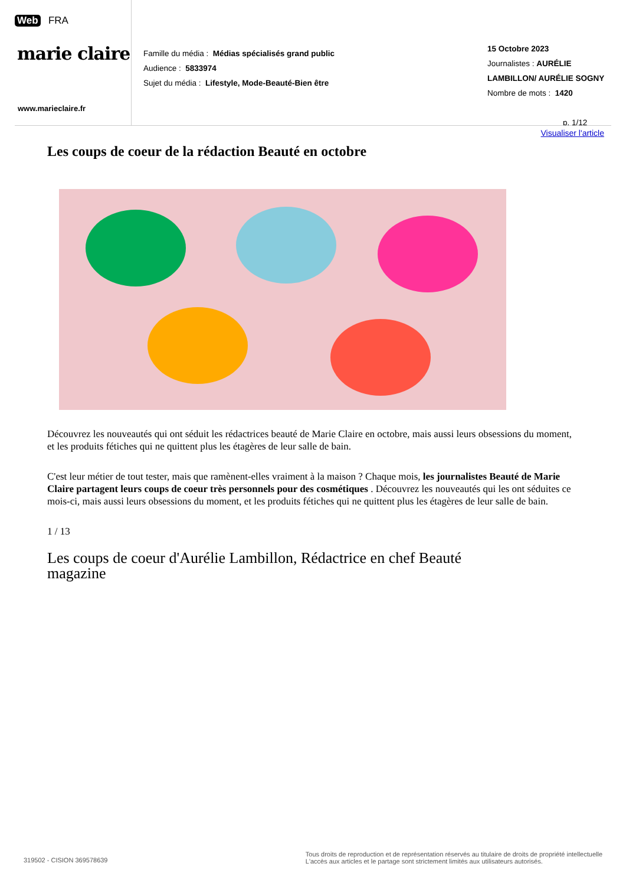Web FRA
marie claire
www.marieclaire.fr
Famille du média : Médias spécialisés grand public
Audience : 5833974
Sujet du média : Lifestyle, Mode-Beauté-Bien être
15 Octobre 2023
Journalistes : AURÉLIE
LAMBILLON/ AURÉLIE SOGNY
Nombre de mots : 1420
p. 1/12
Visualiser l'article
Les coups de coeur de la rédaction Beauté en octobre
Découvrez les nouveautés qui ont séduit les rédactrices beauté de Marie Claire en octobre, mais aussi leurs obsessions du moment, et les produits fétiches qui ne quittent plus les étagères de leur salle de bain.
C'est leur métier de tout tester, mais que ramènent-elles vraiment à la maison ? Chaque mois, les journalistes Beauté de Marie Claire partagent leurs coups de coeur très personnels pour des cosmétiques . Découvrez les nouveautés qui les ont séduites ce mois-ci, mais aussi leurs obsessions du moment, et les produits fétiches qui ne quittent plus les étagères de leur salle de bain.
1 / 13
Les coups de coeur d'Aurélie Lambillon, Rédactrice en chef Beauté
magazine
319502 - CISION 369578639
Tous droits de reproduction et de représentation réservés au titulaire de droits de propriété intellectuelle
L'accès aux articles et le partage sont strictement limités aux utilisateurs autorisés.